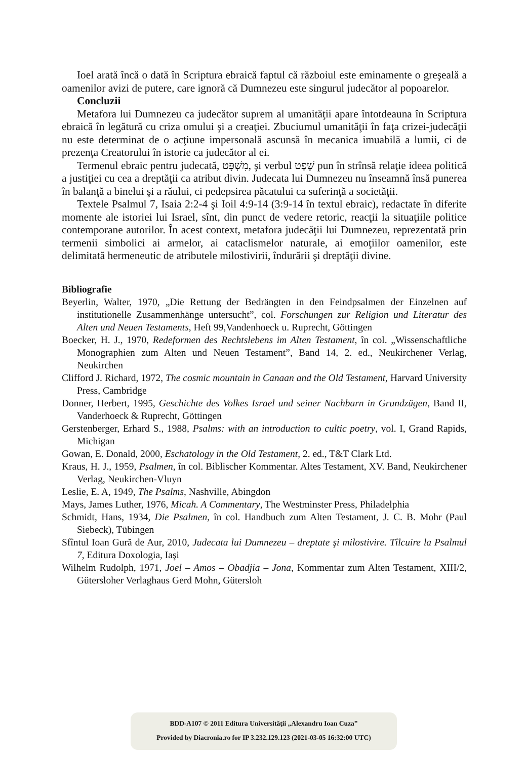Ioel arată încă o dată în Scriptura ebraică faptul că războiul este eminamente o greşeală a oamenilor avizi de putere, care ignoră că Dumnezeu este singurul judecător al popoarelor.
Concluzii
Metafora lui Dumnezeu ca judecător suprem al umanităţii apare întotdeauna în Scriptura ebraică în legătură cu criza omului şi a creaţiei. Zbuciumul umanităţii în faţa crizei-judecăţii nu este determinat de o acţiune impersonală ascunsă în mecanica imuabilă a lumii, ci de prezenţa Creatorului în istorie ca judecător al ei.
Termenul ebraic pentru judecată, מִשְׁפָּט, şi verbul שָׁפַט pun în strînsă relaţie ideea politică a justiţiei cu cea a dreptăţii ca atribut divin. Judecata lui Dumnezeu nu înseamnă însă punerea în balanţă a binelui şi a răului, ci pedepsirea păcatului ca suferinţă a societăţii.
Textele Psalmul 7, Isaia 2:2-4 şi Ioil 4:9-14 (3:9-14 în textul ebraic), redactate în diferite momente ale istoriei lui Israel, sînt, din punct de vedere retoric, reacţii la situaţiile politice contemporane autorilor. În acest context, metafora judecăţii lui Dumnezeu, reprezentată prin termenii simbolici ai armelor, ai cataclismelor naturale, ai emoţiilor oamenilor, este delimitată hermeneutic de atributele milostivirii, îndurării şi dreptăţii divine.
Bibliografie
Beyerlin, Walter, 1970, „Die Rettung der Bedrängten in den Feindpsalmen der Einzelnen auf institutionelle Zusammenhänge untersucht”, col. Forschungen zur Religion und Literatur des Alten und Neuen Testaments, Heft 99,Vandenhoeck u. Ruprecht, Göttingen
Boecker, H. J., 1970, Redeformen des Rechtslebens im Alten Testament, în col. „Wissenschaftliche Monographien zum Alten und Neuen Testament”, Band 14, 2. ed., Neukirchener Verlag, Neukirchen
Clifford J. Richard, 1972, The cosmic mountain in Canaan and the Old Testament, Harvard University Press, Cambridge
Donner, Herbert, 1995, Geschichte des Volkes Israel und seiner Nachbarn in Grundzügen, Band II, Vanderhoeck & Ruprecht, Göttingen
Gerstenberger, Erhard S., 1988, Psalms: with an introduction to cultic poetry, vol. I, Grand Rapids, Michigan
Gowan, E. Donald, 2000, Eschatology in the Old Testament, 2. ed., T&T Clark Ltd.
Kraus, H. J., 1959, Psalmen, în col. Biblischer Kommentar. Altes Testament, XV. Band, Neukirchener Verlag, Neukirchen-Vluyn
Leslie, E. A, 1949, The Psalms, Nashville, Abingdon
Mays, James Luther, 1976, Micah. A Commentary, The Westminster Press, Philadelphia
Schmidt, Hans, 1934, Die Psalmen, în col. Handbuch zum Alten Testament, J. C. B. Mohr (Paul Siebeck), Tübingen
Sfîntul Ioan Gură de Aur, 2010, Judecata lui Dumnezeu – dreptate şi milostivire. Tîlcuire la Psalmul 7, Editura Doxologia, Iaşi
Wilhelm Rudolph, 1971, Joel – Amos – Obadjia – Jona, Kommentar zum Alten Testament, XIII/2, Gütersloher Verlaghaus Gerd Mohn, Gütersloh
BDD-A107 © 2011 Editura Universităţii „Alexandru Ioan Cuza”
Provided by Diacronia.ro for IP 3.232.129.123 (2021-03-05 16:32:00 UTC)